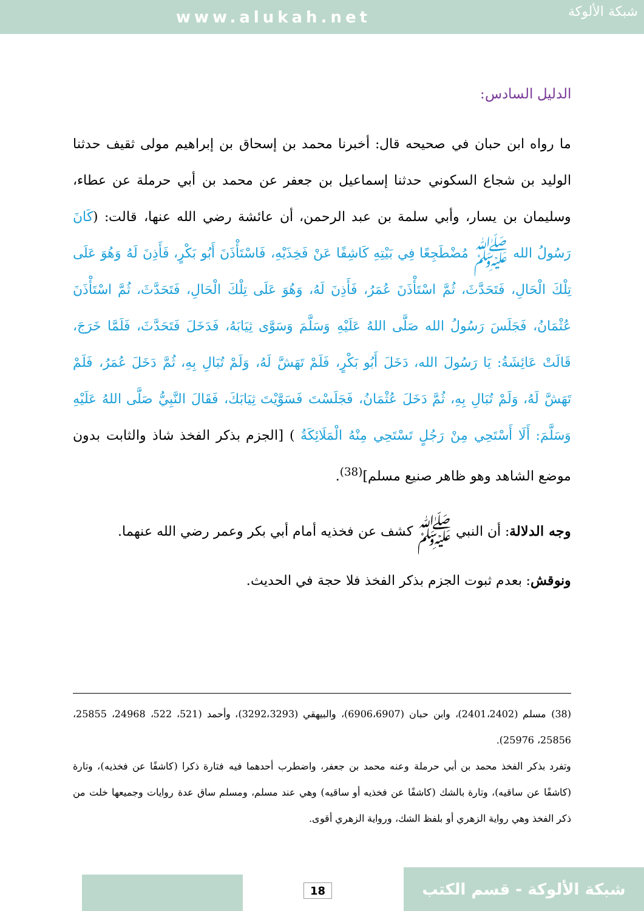www.alukah.net
شبكة الألوكة
الدليل السادس:
ما رواه ابن حبان في صحيحه قال: أخبرنا محمد بن إسحاق بن إبراهيم مولى ثقيف حدثنا الوليد بن شجاع السكوني حدثنا إسماعيل بن جعفر عن محمد بن أبي حرملة عن عطاء، وسليمان بن يسار، وأبي سلمة بن عبد الرحمن، أن عائشة رضي الله عنها، قالت: (كَانَ رَسُولُ الله ﷺ مُضْطَجِعًا فِي بَيْتِهِ كَاشِفًا عَنْ فَخِذَيْهِ، فَاسْتَأْذَنَ أَبُو بَكْرٍ، فَأَذِنَ لَهُ وَهُوَ عَلَى تِلْكَ الْحَالِ، فَتَحَدَّثَ، ثُمَّ اسْتَأْذَنَ عُمَرُ، فَأَذِنَ لَهُ، وَهُوَ عَلَى تِلْكَ الْحَالِ، فَتَحَدَّثَ، ثُمَّ اسْتَأْذَنَ عُثْمَانُ، فَجَلَسَ رَسُولُ الله صَلَّى اللهُ عَلَيْهِ وَسَلَّمَ وَسَوَّى ثِيَابَهُ، فَدَخَلَ فَتَحَدَّثَ، فَلَمَّا خَرَجَ، قَالَتْ عَائِشَةُ: يَا رَسُولَ الله، دَخَلَ أَبُو بَكْرٍ، فَلَمْ تَهَشَّ لَهُ، وَلَمْ تُبَالِ بِهِ، ثُمَّ دَخَلَ عُمَرُ، فَلَمْ تَهَشَّ لَهُ، وَلَمْ تُبَالِ بِهِ، ثُمَّ دَخَلَ عُثْمَانُ، فَجَلَسْتَ فَسَوَّيْتَ ثِيَابَكَ، فَقَالَ النَّبِيُّ صَلَّى اللهُ عَلَيْهِ وَسَلَّمَ: أَلَا أَسْتَحِي مِنْ رَجُلٍ تَسْتَحِي مِنْهُ الْمَلَائِكَةُ ) [الجزم بذكر الفخذ شاذ والثابت بدون موضع الشاهد وهو ظاهر صنيع مسلم]<sup>(38)</sup>.
وجه الدلالة: أن النبي ﷺ كشف عن فخذيه أمام أبي بكر وعمر رضي الله عنهما.
ونوقش: بعدم ثبوت الجزم بذكر الفخذ فلا حجة في الحديث.
(38) مسلم (2401،2402)، وابن حبان (6906،6907)، والبيهقي (3292،3293)، وأحمد (521، 522، 24968، 25855، 25856، 25976).
وتفرد بذكر الفخذ محمد بن أبي حرملة وعنه محمد بن جعفر، واضطرب أحدهما فيه فتارة ذكرا (كاشفًا عن فخذيه)، وتارة (كاشفًا عن ساقيه)، وتارة بالشك (كاشفًا عن فخذيه أو ساقيه) وهي عند مسلم، ومسلم ساق عدة روايات وجميعها خلت من ذكر الفخذ وهي رواية الزهري أو بلفظ الشك، ورواية الزهري أقوى.
18 شبكة الألوكة - قسم الكتب